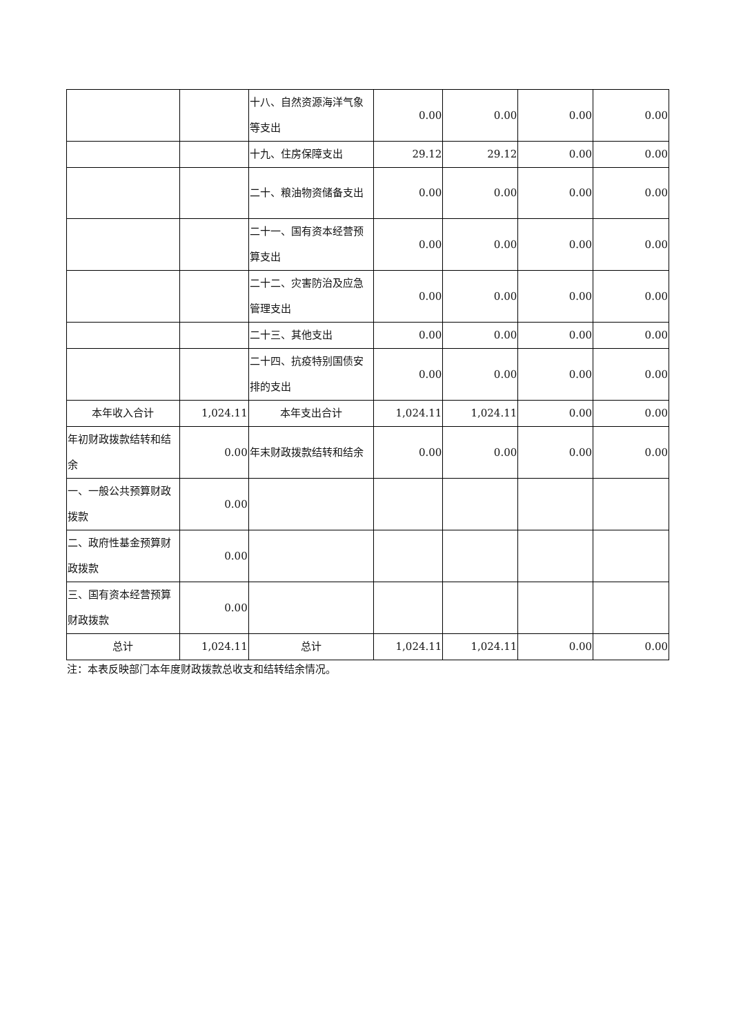| | | 十八、自然资源海洋气象等支出 | 0.00 | 0.00 | 0.00 | 0.00 |
| | | 十九、住房保障支出 | 29.12 | 29.12 | 0.00 | 0.00 |
| | | 二十、粮油物资储备支出 | 0.00 | 0.00 | 0.00 | 0.00 |
| | | 二十一、国有资本经营预算支出 | 0.00 | 0.00 | 0.00 | 0.00 |
| | | 二十二、灾害防治及应急管理支出 | 0.00 | 0.00 | 0.00 | 0.00 |
| | | 二十三、其他支出 | 0.00 | 0.00 | 0.00 | 0.00 |
| | | 二十四、抗疫特别国债安排的支出 | 0.00 | 0.00 | 0.00 | 0.00 |
| 本年收入合计 | 1,024.11 | 本年支出合计 | 1,024.11 | 1,024.11 | 0.00 | 0.00 |
| 年初财政拨款结转和结余 | 0.00 | 年末财政拨款结转和结余 | 0.00 | 0.00 | 0.00 | 0.00 |
| 一、一般公共预算财政拨款 | 0.00 | | | | | |
| 二、政府性基金预算财政拨款 | 0.00 | | | | | |
| 三、国有资本经营预算财政拨款 | 0.00 | | | | | |
| 总计 | 1,024.11 | 总计 | 1,024.11 | 1,024.11 | 0.00 | 0.00 |
注：本表反映部门本年度财政拨款总收支和结转结余情况。